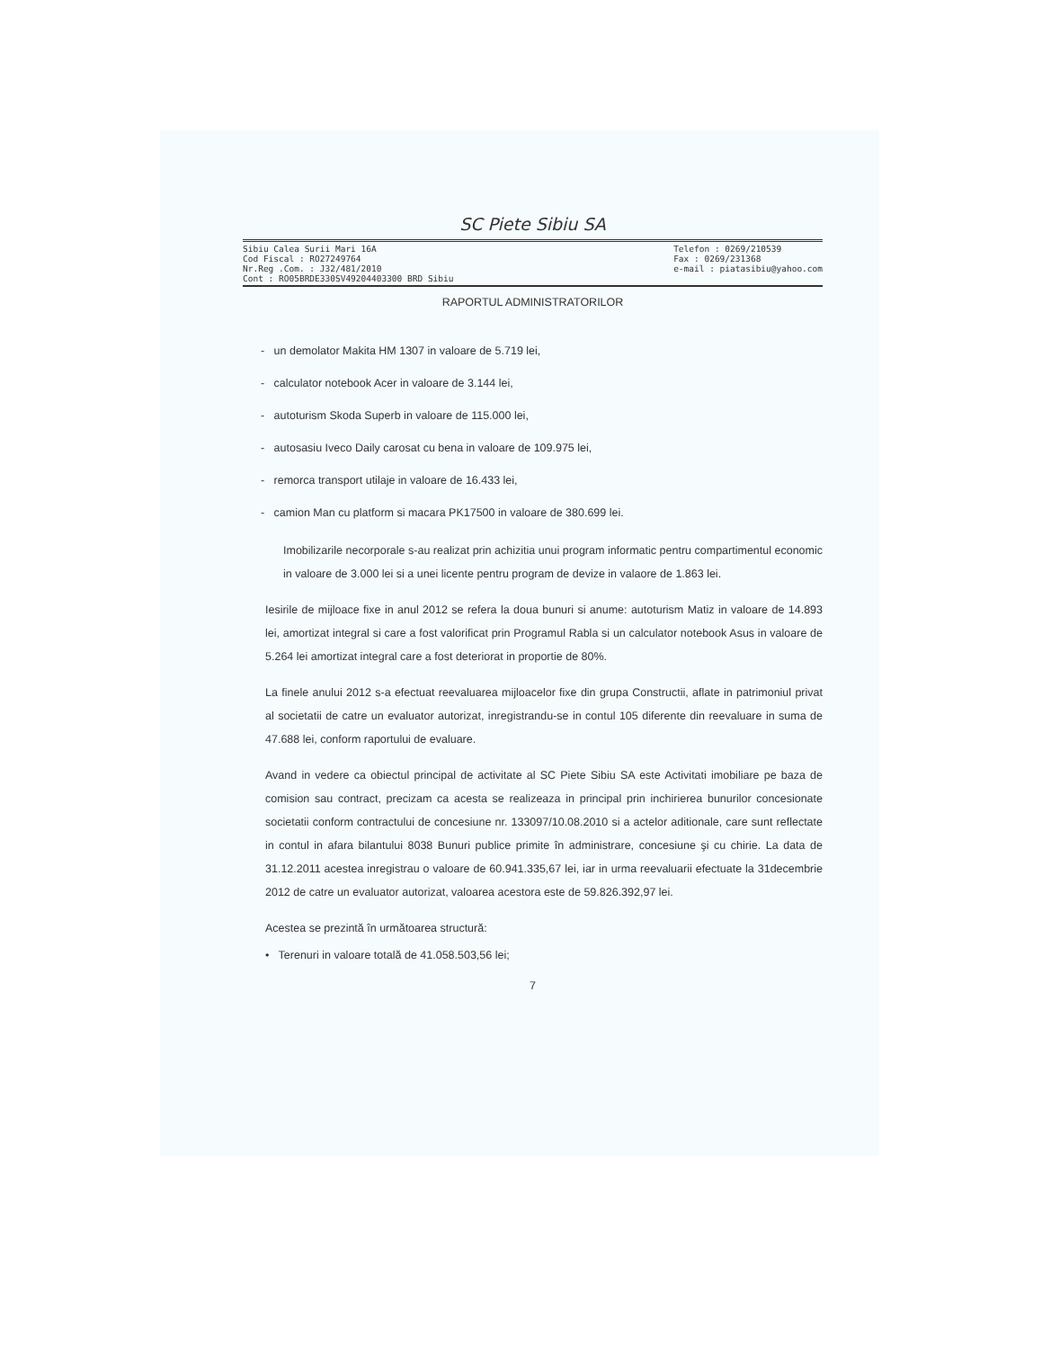SC Piete Sibiu SA
Sibiu Calea Surii Mari 16A
Cod Fiscal : RO27249764
Nr.Reg .Com. : J32/481/2010
Cont : RO05BRDE330SV49204403300 BRD Sibiu
Telefon : 0269/210539
Fax : 0269/231368
e-mail : piatasibiu@yahoo.com
RAPORTUL ADMINISTRATORILOR
- un demolator Makita HM 1307 in valoare de 5.719 lei,
- calculator notebook Acer in valoare de 3.144 lei,
- autoturism Skoda Superb in valoare de 115.000 lei,
- autosasiu Iveco Daily carosat cu bena in valoare de 109.975 lei,
- remorca transport utilaje in valoare de 16.433 lei,
- camion Man cu platform si macara PK17500 in valoare de 380.699 lei.
Imobilizarile necorporale s-au realizat prin achizitia unui program informatic pentru compartimentul economic in valoare de 3.000 lei si a unei licente pentru program de devize in valaore de 1.863 lei.
Iesirile de mijloace fixe in anul 2012 se refera la doua bunuri si anume: autoturism Matiz in valoare de 14.893 lei, amortizat integral si care a fost valorificat prin Programul Rabla si un calculator notebook Asus in valoare de 5.264 lei amortizat integral care a fost deteriorat in proportie de 80%.
La finele anului 2012 s-a efectuat reevaluarea mijloacelor fixe din grupa Constructii, aflate in patrimoniul privat al societatii de catre un evaluator autorizat, inregistrandu-se in contul 105 diferente din reevaluare in suma de 47.688 lei, conform raportului de evaluare.
Avand in vedere ca obiectul principal de activitate al SC Piete Sibiu SA este Activitati imobiliare pe baza de comision sau contract, precizam ca acesta se realizeaza in principal prin inchirierea bunurilor concesionate societatii conform contractului de concesiune nr. 133097/10.08.2010 si a actelor aditionale, care sunt reflectate in contul in afara bilantului 8038 Bunuri publice primite în administrare, concesiune şi cu chirie. La data de 31.12.2011 acestea inregistrau o valoare de 60.941.335,67 lei, iar in urma reevaluarii efectuate la 31decembrie 2012 de catre un evaluator autorizat, valoarea acestora este de 59.826.392,97 lei.
Acestea se prezintă în următoarea structură:
• Terenuri in valoare totală de 41.058.503,56 lei;
7